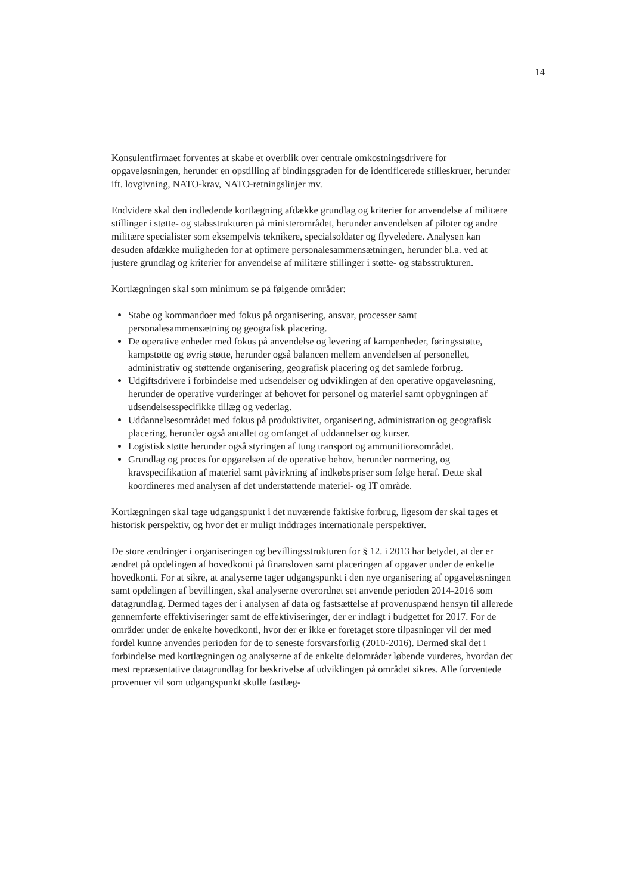14
Konsulentfirmaet forventes at skabe et overblik over centrale omkostningsdrivere for opgaveløsningen, herunder en opstilling af bindingsgraden for de identificerede stilleskruer, herunder ift. lovgivning, NATO-krav, NATO-retningslinjer mv.
Endvidere skal den indledende kortlægning afdække grundlag og kriterier for anvendelse af militære stillinger i støtte- og stabsstrukturen på ministerområdet, herunder anvendelsen af piloter og andre militære specialister som eksempelvis teknikere, specialsoldater og flyveledere. Analysen kan desuden afdække muligheden for at optimere personalesammensætningen, herunder bl.a. ved at justere grundlag og kriterier for anvendelse af militære stillinger i støtte- og stabsstrukturen.
Kortlægningen skal som minimum se på følgende områder:
Stabe og kommandoer med fokus på organisering, ansvar, processer samt personalesammensætning og geografisk placering.
De operative enheder med fokus på anvendelse og levering af kampenheder, føringsstøtte, kampstøtte og øvrig støtte, herunder også balancen mellem anvendelsen af personellet, administrativ og støttende organisering, geografisk placering og det samlede forbrug.
Udgiftsdrivere i forbindelse med udsendelser og udviklingen af den operative opgaveløsning, herunder de operative vurderinger af behovet for personel og materiel samt opbygningen af udsendelsesspecifikke tillæg og vederlag.
Uddannelsesområdet med fokus på produktivitet, organisering, administration og geografisk placering, herunder også antallet og omfanget af uddannelser og kurser.
Logistisk støtte herunder også styringen af tung transport og ammunitionsområdet.
Grundlag og proces for opgørelsen af de operative behov, herunder normering, og kravspecifikation af materiel samt påvirkning af indkøbspriser som følge heraf. Dette skal koordineres med analysen af det understøttende materiel- og IT område.
Kortlægningen skal tage udgangspunkt i det nuværende faktiske forbrug, ligesom der skal tages et historisk perspektiv, og hvor det er muligt inddrages internationale perspektiver.
De store ændringer i organiseringen og bevillingsstrukturen for § 12. i 2013 har betydet, at der er ændret på opdelingen af hovedkonti på finansloven samt placeringen af opgaver under de enkelte hovedkonti. For at sikre, at analyserne tager udgangspunkt i den nye organisering af opgaveløsningen samt opdelingen af bevillingen, skal analyserne overordnet set anvende perioden 2014-2016 som datagrundlag. Dermed tages der i analysen af data og fastsættelse af provenuspænd hensyn til allerede gennemførte effektiviseringer samt de effektiviseringer, der er indlagt i budgettet for 2017. For de områder under de enkelte hovedkonti, hvor der er ikke er foretaget store tilpasninger vil der med fordel kunne anvendes perioden for de to seneste forsvarsforlig (2010-2016). Dermed skal det i forbindelse med kortlægningen og analyserne af de enkelte delområder løbende vurderes, hvordan det mest repræsentative datagrundlag for beskrivelse af udviklingen på området sikres. Alle forventede provenuer vil som udgangspunkt skulle fastlæg-